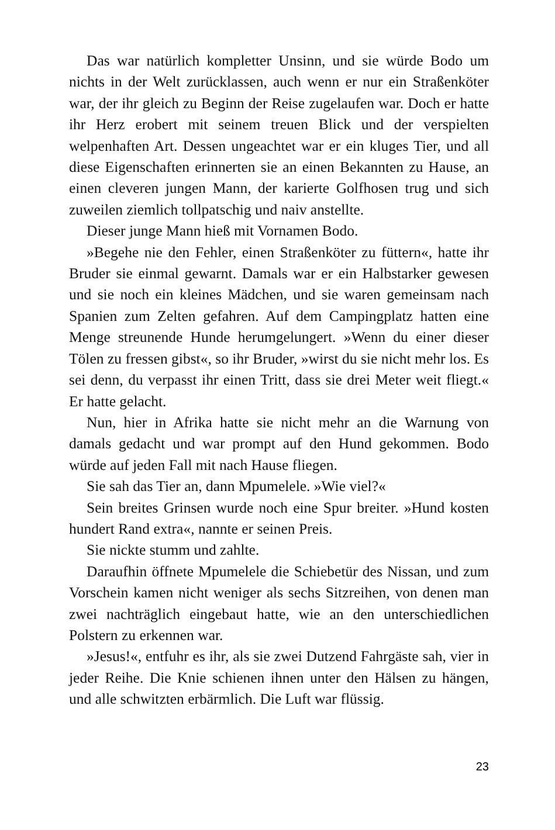Das war natürlich kompletter Unsinn, und sie würde Bodo um nichts in der Welt zurücklassen, auch wenn er nur ein Straßenköter war, der ihr gleich zu Beginn der Reise zugelaufen war. Doch er hatte ihr Herz erobert mit seinem treuen Blick und der verspielten welpenhaften Art. Dessen ungeachtet war er ein kluges Tier, und all diese Eigenschaften erinnerten sie an einen Bekannten zu Hause, an einen cleveren jungen Mann, der karierte Golfhosen trug und sich zuweilen ziemlich tollpatschig und naiv anstellte.
Dieser junge Mann hieß mit Vornamen Bodo.
»Begehe nie den Fehler, einen Straßenköter zu füttern«, hatte ihr Bruder sie einmal gewarnt. Damals war er ein Halbstarker gewesen und sie noch ein kleines Mädchen, und sie waren gemeinsam nach Spanien zum Zelten gefahren. Auf dem Campingplatz hatten eine Menge streunende Hunde herumgelungert. »Wenn du einer dieser Tölen zu fressen gibst«, so ihr Bruder, »wirst du sie nicht mehr los. Es sei denn, du verpasst ihr einen Tritt, dass sie drei Meter weit fliegt.« Er hatte gelacht.
Nun, hier in Afrika hatte sie nicht mehr an die Warnung von damals gedacht und war prompt auf den Hund gekommen. Bodo würde auf jeden Fall mit nach Hause fliegen.
Sie sah das Tier an, dann Mpumelele. »Wie viel?«
Sein breites Grinsen wurde noch eine Spur breiter. »Hund kosten hundert Rand extra«, nannte er seinen Preis.
Sie nickte stumm und zahlte.
Daraufhin öffnete Mpumelele die Schiebetür des Nissan, und zum Vorschein kamen nicht weniger als sechs Sitzreihen, von denen man zwei nachträglich eingebaut hatte, wie an den unterschiedlichen Polstern zu erkennen war.
»Jesus!«, entfuhr es ihr, als sie zwei Dutzend Fahrgäste sah, vier in jeder Reihe. Die Knie schienen ihnen unter den Hälsen zu hängen, und alle schwitzten erbärmlich. Die Luft war flüssig.
23